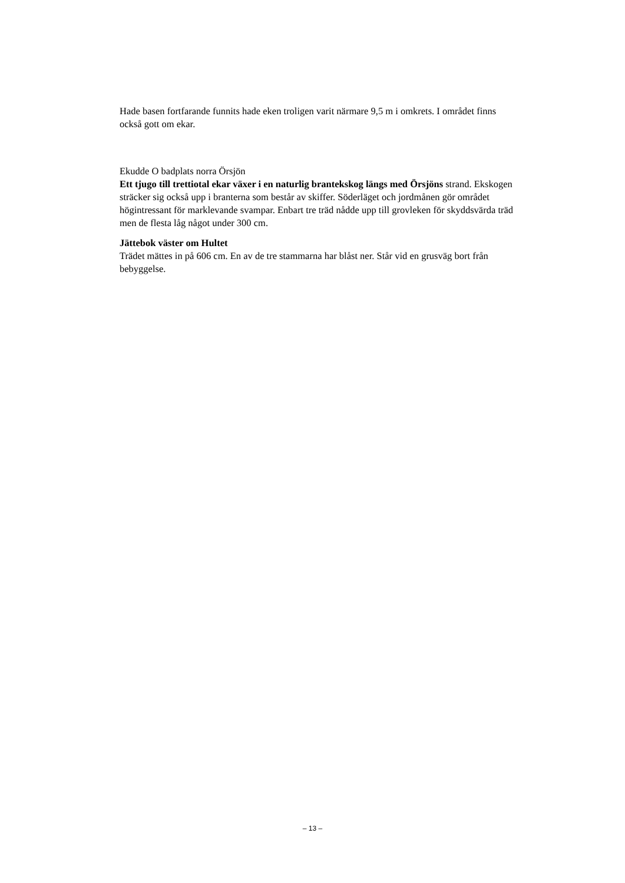Hade basen fortfarande funnits hade eken troligen varit närmare 9,5 m i omkrets. I området finns också gott om ekar.
Ekudde O badplats norra Örsjön
Ett tjugo till trettiotal ekar växer i en naturlig brantekskog längs med Örsjöns strand. Ekskogen sträcker sig också upp i branterna som består av skiffer. Söderläget och jordmånen gör området högintressant för marklevande svampar. Enbart tre träd nådde upp till grovleken för skyddsvärda träd men de flesta låg något under 300 cm.
Jättebok väster om Hultet
Trädet mättes in på 606 cm. En av de tre stammarna har blåst ner. Står vid en grusväg bort från bebyggelse.
– 13 –